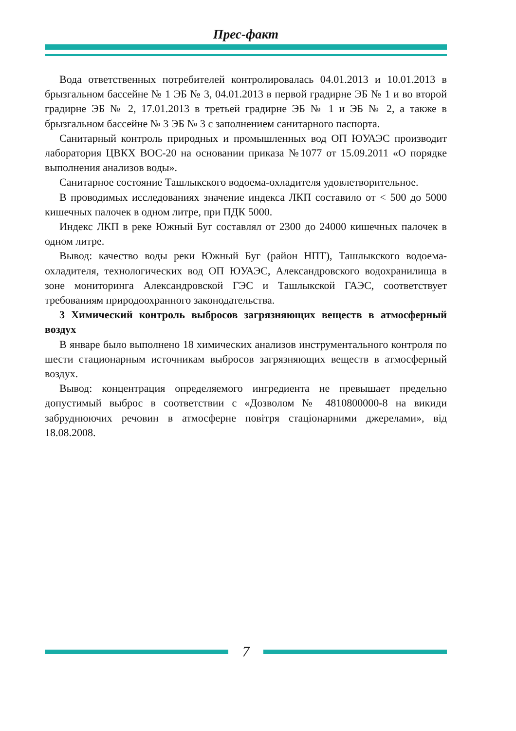Прес-факт
Вода ответственных потребителей контролировалась 04.01.2013 и 10.01.2013 в брызгальном бассейне № 1 ЭБ № 3, 04.01.2013 в первой градирне ЭБ № 1 и во второй градирне ЭБ № 2, 17.01.2013 в третьей градирне ЭБ № 1 и ЭБ № 2, а также в брызгальном бассейне № 3 ЭБ № 3 с заполнением санитарного паспорта.
Санитарный контроль природных и промышленных вод ОП ЮУАЭС производит лаборатория ЦВКХ ВОС-20 на основании приказа №1077 от 15.09.2011 «О порядке выполнения анализов воды».
Санитарное состояние Ташлыкского водоема-охладителя удовлетворительное.
В проводимых исследованиях значение индекса ЛКП составило от < 500 до 5000 кишечных палочек в одном литре, при ПДК 5000.
Индекс ЛКП в реке Южный Буг составлял от 2300 до 24000 кишечных палочек в одном литре.
Вывод: качество воды реки Южный Буг (район НПТ), Ташлыкского водоема-охладителя, технологических вод ОП ЮУАЭС, Александровского водохранилища в зоне мониторинга Александровской ГЭС и Ташлыкской ГАЭС, соответствует требованиям природоохранного законодательства.
3 Химический контроль выбросов загрязняющих веществ в атмосферный воздух
В январе было выполнено 18 химических анализов инструментального контроля по шести стационарным источникам выбросов загрязняющих веществ в атмосферный воздух.
Вывод: концентрация определяемого ингредиента не превышает предельно допустимый выброс в соответствии с «Дозволом № 4810800000-8 на викиди забруднюючих речовин в атмосферне повітря стаціонарними джерелами», від 18.08.2008.
7